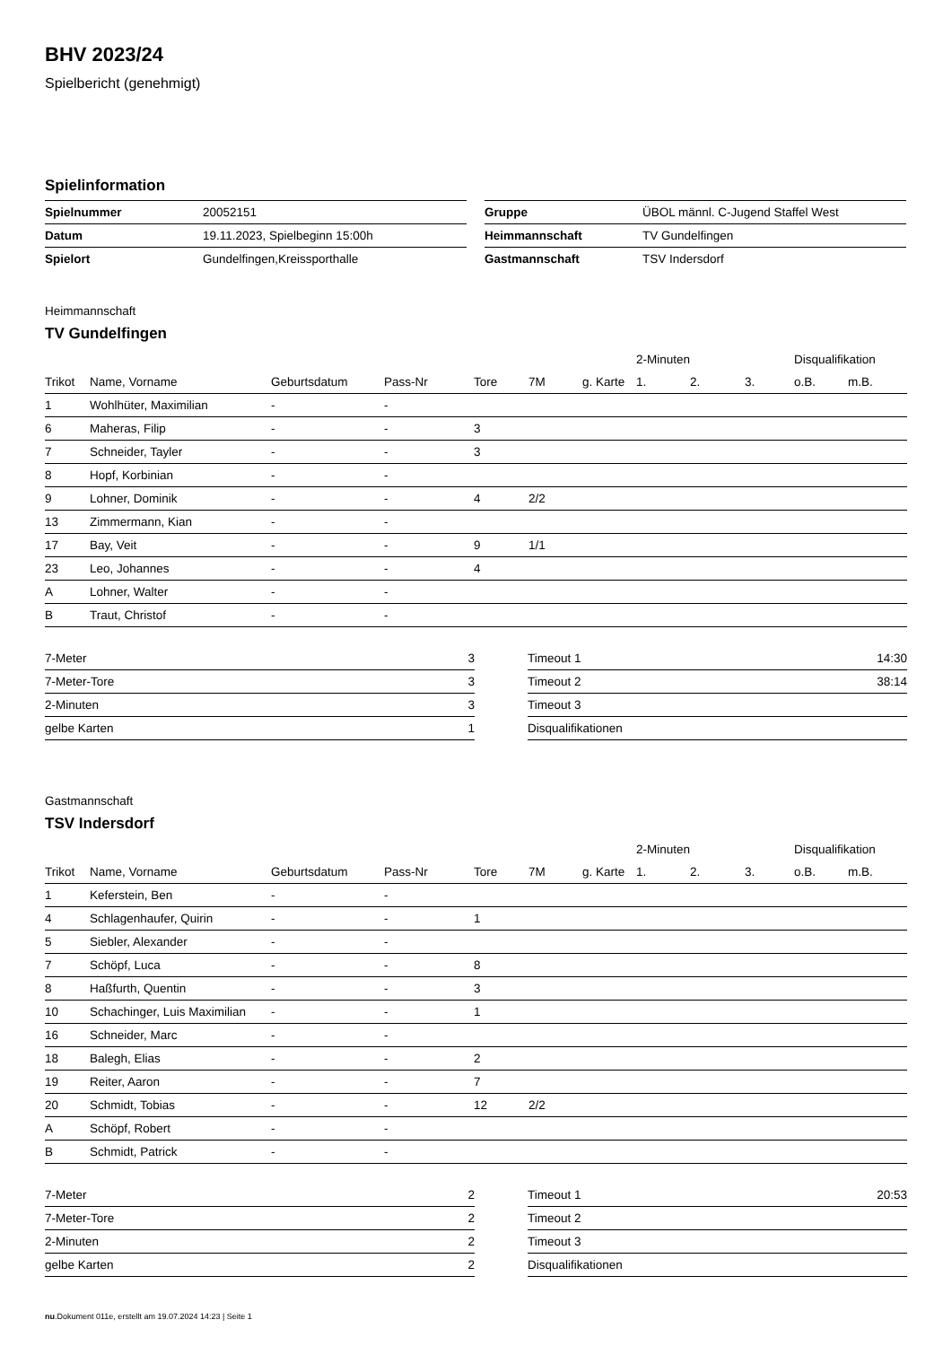BHV 2023/24
Spielbericht (genehmigt)
Spielinformation
| Spielnummer | 20052151 |
| Datum | 19.11.2023, Spielbeginn 15:00h |
| Spielort | Gundelfingen,Kreissporthalle |
| Gruppe | ÜBOL männl. C-Jugend Staffel West |
| Heimmannschaft | TV Gundelfingen |
| Gastmannschaft | TSV Indersdorf |
Heimmannschaft
TV Gundelfingen
| | | | | | | | 2-Minuten | | | Disqualifikation | |
| --- | --- | --- | --- | --- | --- | --- | --- | --- | --- | --- | --- |
| Trikot | Name, Vorname | Geburtsdatum | Pass-Nr | Tore | 7M | g. Karte | 1. | 2. | 3. | o.B. | m.B. |
| 1 | Wohlhüter, Maximilian | - | - | | | | | | | | |
| 6 | Maheras, Filip | - | - | 3 | | | | | | | |
| 7 | Schneider, Tayler | - | - | 3 | | | | | | | |
| 8 | Hopf, Korbinian | - | - | | | | | | | | |
| 9 | Lohner, Dominik | - | - | 4 | 2/2 | | | | | | |
| 13 | Zimmermann, Kian | - | - | | | | | | | | |
| 17 | Bay, Veit | - | - | 9 | 1/1 | | | | | | |
| 23 | Leo, Johannes | - | - | 4 | | | | | | | |
| A | Lohner, Walter | - | - | | | | | | | | |
| B | Traut, Christof | - | - | | | | | | | | |
| 7-Meter | 3 |
| 7-Meter-Tore | 3 |
| 2-Minuten | 3 |
| gelbe Karten | 1 |
| Timeout 1 | 14:30 |
| Timeout 2 | 38:14 |
| Timeout 3 | |
| Disqualifikationen | |
Gastmannschaft
TSV Indersdorf
| | | | | | | | 2-Minuten | | | Disqualifikation | |
| --- | --- | --- | --- | --- | --- | --- | --- | --- | --- | --- | --- |
| Trikot | Name, Vorname | Geburtsdatum | Pass-Nr | Tore | 7M | g. Karte | 1. | 2. | 3. | o.B. | m.B. |
| 1 | Keferstein, Ben | - | - | | | | | | | | |
| 4 | Schlagenhaufer, Quirin | - | - | 1 | | | | | | | |
| 5 | Siebler, Alexander | - | - | | | | | | | | |
| 7 | Schöpf, Luca | - | - | 8 | | | | | | | |
| 8 | Haßfurth, Quentin | - | - | 3 | | | | | | | |
| 10 | Schachinger, Luis Maximilian | - | - | 1 | | | | | | | |
| 16 | Schneider, Marc | - | - | | | | | | | | |
| 18 | Balegh, Elias | - | - | 2 | | | | | | | |
| 19 | Reiter, Aaron | - | - | 7 | | | | | | | |
| 20 | Schmidt, Tobias | - | - | 12 | 2/2 | | | | | | |
| A | Schöpf, Robert | - | - | | | | | | | | |
| B | Schmidt, Patrick | - | - | | | | | | | | |
| 7-Meter | 2 |
| 7-Meter-Tore | 2 |
| 2-Minuten | 2 |
| gelbe Karten | 2 |
| Timeout 1 | 20:53 |
| Timeout 2 | |
| Timeout 3 | |
| Disqualifikationen | |
nu.Dokument 011e, erstellt am 19.07.2024 14:23 | Seite 1